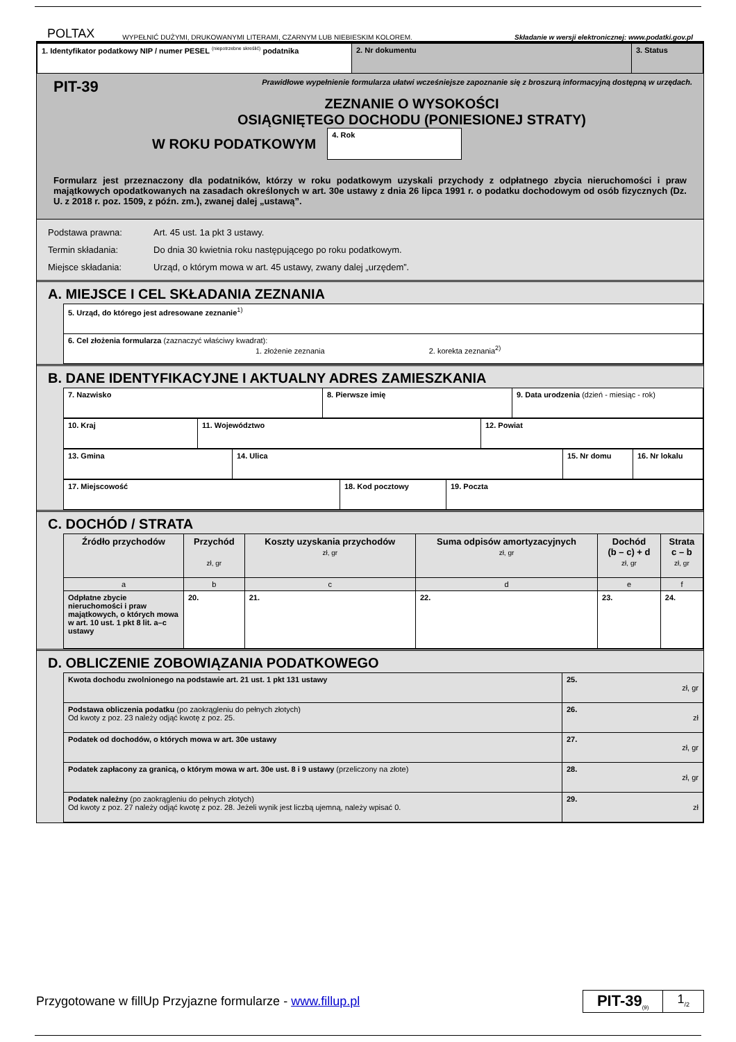POLTAX WYPEŁNIĆ DUŻYMI, DRUKOWANYMI LITERAMI, CZARNYM LUB NIEBIESKIM KOLOREM. Składanie w wersji elektronicznej: www.podatki.gov.pl
| 1. Identyfikator podatkowy NIP / numer PESEL <sup>(niepotrzebne skreślić)</sup> podatnika | 2. Nr dokumentu | 3. Status |
PIT-39 Prawidłowe wypełnienie formularza ułatwi wcześniejsze zapoznanie się z broszurą informacyjną dostępną w urzędach.
ZEZNANIE O WYSOKOŚCI
OSIĄGNIĘTEGO DOCHODU (PONIESIONEJ STRATY)
W ROKU PODATKOWYM 4. Rok
Formularz jest przeznaczony dla podatników, którzy w roku podatkowym uzyskali przychody z odpłatnego zbycia nieruchomości i praw majątkowych opodatkowanych na zasadach określonych w art. 30e ustawy z dnia 26 lipca 1991 r. o podatku dochodowym od osób fizycznych (Dz. U. z 2018 r. poz. 1509, z późn. zm.), zwanej dalej „ustawą”.
Podstawa prawna: Art. 45 ust. 1a pkt 3 ustawy.
Termin składania: Do dnia 30 kwietnia roku następującego po roku podatkowym.
Miejsce składania: Urząd, o którym mowa w art. 45 ustawy, zwany dalej „urzędem”.
A. MIEJSCE I CEL SKŁADANIA ZEZNANIA
| 5. Urząd, do którego jest adresowane zeznanie<sup>1)</sup> |
| 6. Cel złożenia formularza (zaznaczyć właściwy kwadrat): 1. złożenie zeznania 2. korekta zeznania<sup>2)</sup> |
B. DANE IDENTYFIKACYJNE I AKTUALNY ADRES ZAMIESZKANIA
| 7. Nazwisko | 8. Pierwsze imię | 9. Data urodzenia (dzień - miesiąc - rok) |
| 10. Kraj | 11. Województwo | 12. Powiat |
| 13. Gmina | 14. Ulica | 15. Nr domu | 16. Nr lokalu |
| 17. Miejscowość | 18. Kod pocztowy | 19. Poczta |
C. DOCHÓD / STRATA
| Źródło przychodów | Przychód zł, gr | Koszty uzyskania przychodów zł, gr | Suma odpisów amortyzacyjnych zł, gr | Dochód (b – c) + d zł, gr | Strata c – b zł, gr |
| --- | --- | --- | --- | --- | --- |
| a | b | c | d | e | f |
| Odpłatne zbycie nieruchomości i praw majątkowych, o których mowa w art. 10 ust. 1 pkt 8 lit. a–c ustawy | 20. | 21. | 22. | 23. | 24. |
D. OBLICZENIE ZOBOWIĄZANIA PODATKOWEGO
| Kwota dochodu zwolnionego na podstawie art. 21 ust. 1 pkt 131 ustawy | 25. zł, gr |
| Podstawa obliczenia podatku (po zaokrągleniu do pełnych złotych) Od kwoty z poz. 23 należy odjąć kwotę z poz. 25. | 26. zł |
| Podatek od dochodów, o których mowa w art. 30e ustawy | 27. zł, gr |
| Podatek zapłacony za granicą, o którym mowa w art. 30e ust. 8 i 9 ustawy (przeliczony na złote) | 28. zł, gr |
| Podatek należny (po zaokrągleniu do pełnych złotych) Od kwoty z poz. 27 należy odjąć kwotę z poz. 28. Jeżeli wynik jest liczbą ujemną, należy wpisać 0. | 29. zł |
Przygotowane w fillUp Przyjazne formularze - www.fillup.pl
PIT-39<sub>(9)</sub>
1<sub>/2</sub>